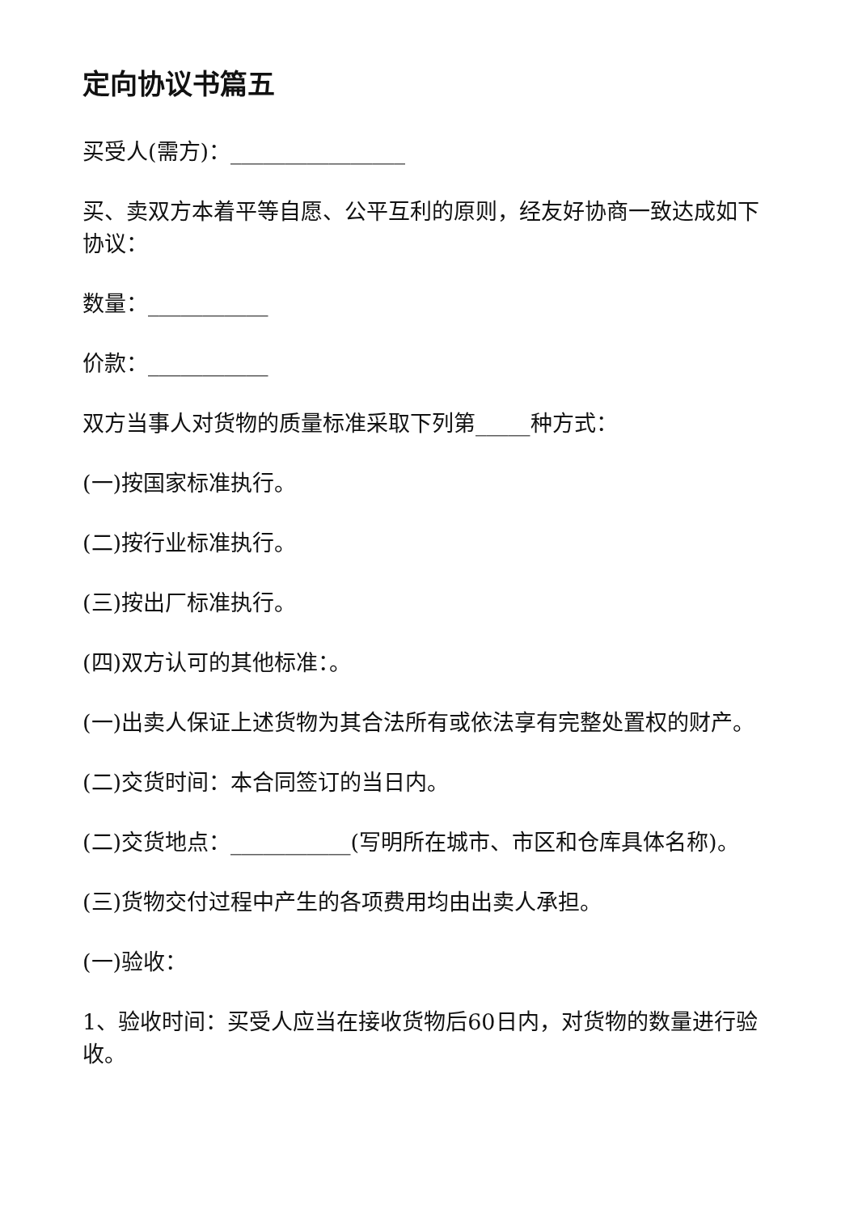定向协议书篇五
买受人(需方)：________________
买、卖双方本着平等自愿、公平互利的原则，经友好协商一致达成如下协议：
数量：___________
价款：___________
双方当事人对货物的质量标准采取下列第_____种方式：
(一)按国家标准执行。
(二)按行业标准执行。
(三)按出厂标准执行。
(四)双方认可的其他标准：。
(一)出卖人保证上述货物为其合法所有或依法享有完整处置权的财产。
(二)交货时间：本合同签订的当日内。
(二)交货地点：___________(写明所在城市、市区和仓库具体名称)。
(三)货物交付过程中产生的各项费用均由出卖人承担。
(一)验收：
1、验收时间：买受人应当在接收货物后60日内，对货物的数量进行验收。